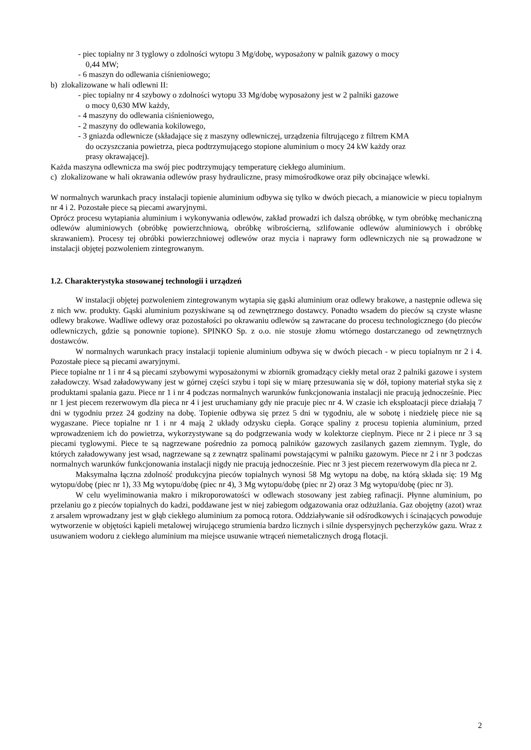- piec topialny nr 3 tyglowy o zdolności wytopu 3 Mg/dobę, wyposażony w palnik gazowy o mocy
0,44 MW;
- 6 maszyn do odlewania ciśnieniowego;
b) zlokalizowane w hali odlewni II:
- piec topialny nr 4 szybowy o zdolności wytopu 33 Mg/dobę wyposażony jest w 2 palniki gazowe
o mocy 0,630 MW każdy,
- 4 maszyny do odlewania ciśnieniowego,
- 2 maszyny do odlewania kokilowego,
- 3 gniazda odlewnicze (składające się z maszyny odlewniczej, urządzenia filtrującego z filtrem KMA
do oczyszczania powietrza, pieca podtrzymującego stopione aluminium o mocy 24 kW każdy oraz
prasy okrawającej).
Każda maszyna odlewnicza ma swój piec podtrzymujący temperaturę ciekłego aluminium.
c) zlokalizowane w hali okrawania odlewów prasy hydrauliczne, prasy mimośrodkowe oraz piły obcinające wlewki.
W normalnych warunkach pracy instalacji topienie aluminium odbywa się tylko w dwóch piecach, a mianowicie w piecu topialnym nr 4 i 2. Pozostałe piece są piecami awaryjnymi.
Oprócz procesu wytapiania aluminium i wykonywania odlewów, zakład prowadzi ich dalszą obróbkę, w tym obróbkę mechaniczną odlewów aluminiowych (obróbkę powierzchniową, obróbkę wibrościerną, szlifowanie odlewów aluminiowych i obróbkę skrawaniem). Procesy tej obróbki powierzchniowej odlewów oraz mycia i naprawy form odlewniczych nie są prowadzone w instalacji objętej pozwoleniem zintegrowanym.
1.2. Charakterystyka stosowanej technologii i urządzeń
W instalacji objętej pozwoleniem zintegrowanym wytapia się gąski aluminium oraz odlewy brakowe, a następnie odlewa się z nich ww. produkty. Gąski aluminium pozyskiwane są od zewnętrznego dostawcy. Ponadto wsadem do pieców są czyste własne odlewy brakowe. Wadliwe odlewy oraz pozostałości po okrawaniu odlewów są zawracane do procesu technologicznego (do pieców odlewniczych, gdzie są ponownie topione). SPINKO Sp. z o.o. nie stosuje złomu wtórnego dostarczanego od zewnętrznych dostawców.
W normalnych warunkach pracy instalacji topienie aluminium odbywa się w dwóch piecach - w piecu topialnym nr 2 i 4. Pozostałe piece są piecami awaryjnymi.
Piece topialne nr 1 i nr 4 są piecami szybowymi wyposażonymi w zbiornik gromadzący ciekły metal oraz 2 palniki gazowe i system załadowczy. Wsad załadowywany jest w górnej części szybu i topi się w miarę przesuwania się w dół, topiony materiał styka się z produktami spalania gazu. Piece nr 1 i nr 4 podczas normalnych warunków funkcjonowania instalacji nie pracują jednocześnie. Piec nr 1 jest piecem rezerwowym dla pieca nr 4 i jest uruchamiany gdy nie pracuje piec nr 4. W czasie ich eksploatacji piece działają 7 dni w tygodniu przez 24 godziny na dobę. Topienie odbywa się przez 5 dni w tygodniu, ale w sobotę i niedzielę piece nie są wygaszane. Piece topialne nr 1 i nr 4 mają 2 układy odzysku ciepła. Gorące spaliny z procesu topienia aluminium, przed wprowadzeniem ich do powietrza, wykorzystywane są do podgrzewania wody w kolektorze cieplnym. Piece nr 2 i piece nr 3 są piecami tyglowymi. Piece te są nagrzewane pośrednio za pomocą palników gazowych zasilanych gazem ziemnym. Tygle, do których załadowywany jest wsad, nagrzewane są z zewnątrz spalinami powstającymi w palniku gazowym. Piece nr 2 i nr 3 podczas normalnych warunków funkcjonowania instalacji nigdy nie pracują jednocześnie. Piec nr 3 jest piecem rezerwowym dla pieca nr 2.
Maksymalna łączna zdolność produkcyjna pieców topialnych wynosi 58 Mg wytopu na dobę, na którą składa się: 19 Mg wytopu/dobę (piec nr 1), 33 Mg wytopu/dobę (piec nr 4), 3 Mg wytopu/dobę (piec nr 2) oraz 3 Mg wytopu/dobę (piec nr 3).
W celu wyeliminowania makro i mikroporowatości w odlewach stosowany jest zabieg rafinacji. Płynne aluminium, po przelaniu go z pieców topialnych do kadzi, poddawane jest w niej zabiegom odgazowania oraz odżużlania. Gaz obojętny (azot) wraz z arsalem wprowadzany jest w głąb ciekłego aluminium za pomocą rotora. Oddziaływanie sił odśrodkowych i ścinających powoduje wytworzenie w objętości kąpieli metalowej wirującego strumienia bardzo licznych i silnie dyspersyjnych pęcherzyków gazu. Wraz z usuwaniem wodoru z ciekłego aluminium ma miejsce usuwanie wtrąceń niemetalicznych drogą flotacji.
2